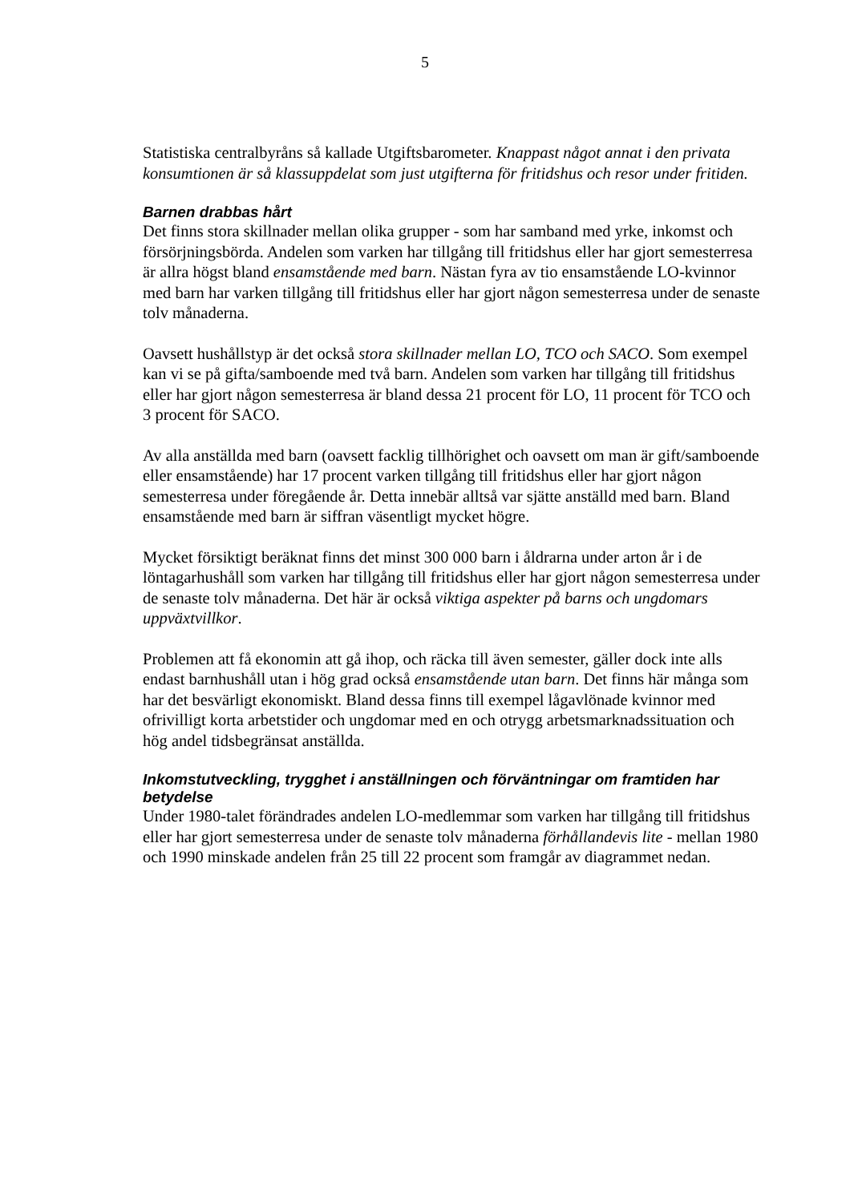5
Statistiska centralbyråns så kallade Utgiftsbarometer. Knappast något annat i den privata konsumtionen är så klassuppdelat som just utgifterna för fritidshus och resor under fritiden.
Barnen drabbas hårt
Det finns stora skillnader mellan olika grupper - som har samband med yrke, inkomst och försörjningsbörda. Andelen som varken har tillgång till fritidshus eller har gjort semesterresa är allra högst bland ensamstående med barn. Nästan fyra av tio ensamstående LO-kvinnor med barn har varken tillgång till fritidshus eller har gjort någon semesterresa under de senaste tolv månaderna.
Oavsett hushållstyp är det också stora skillnader mellan LO, TCO och SACO. Som exempel kan vi se på gifta/samboende med två barn. Andelen som varken har tillgång till fritidshus eller har gjort någon semesterresa är bland dessa 21 procent för LO, 11 procent för TCO och 3 procent för SACO.
Av alla anställda med barn (oavsett facklig tillhörighet och oavsett om man är gift/samboende eller ensamstående) har 17 procent varken tillgång till fritidshus eller har gjort någon semesterresa under föregående år. Detta innebär alltså var sjätte anställd med barn. Bland ensamstående med barn är siffran väsentligt mycket högre.
Mycket försiktigt beräknat finns det minst 300 000 barn i åldrarna under arton år i de löntagarhushåll som varken har tillgång till fritidshus eller har gjort någon semesterresa under de senaste tolv månaderna. Det här är också viktiga aspekter på barns och ungdomars uppväxtvillkor.
Problemen att få ekonomin att gå ihop, och räcka till även semester, gäller dock inte alls endast barnhushåll utan i hög grad också ensamstående utan barn. Det finns här många som har det besvärligt ekonomiskt. Bland dessa finns till exempel lågavlönade kvinnor med ofrivilligt korta arbetstider och ungdomar med en och otrygg arbetsmarknadssituation och hög andel tidsbegränsat anställda.
Inkomstutveckling, trygghet i anställningen och förväntningar om framtiden har betydelse
Under 1980-talet förändrades andelen LO-medlemmar som varken har tillgång till fritidshus eller har gjort semesterresa under de senaste tolv månaderna förhållandevis lite - mellan 1980 och 1990 minskade andelen från 25 till 22 procent som framgår av diagrammet nedan.